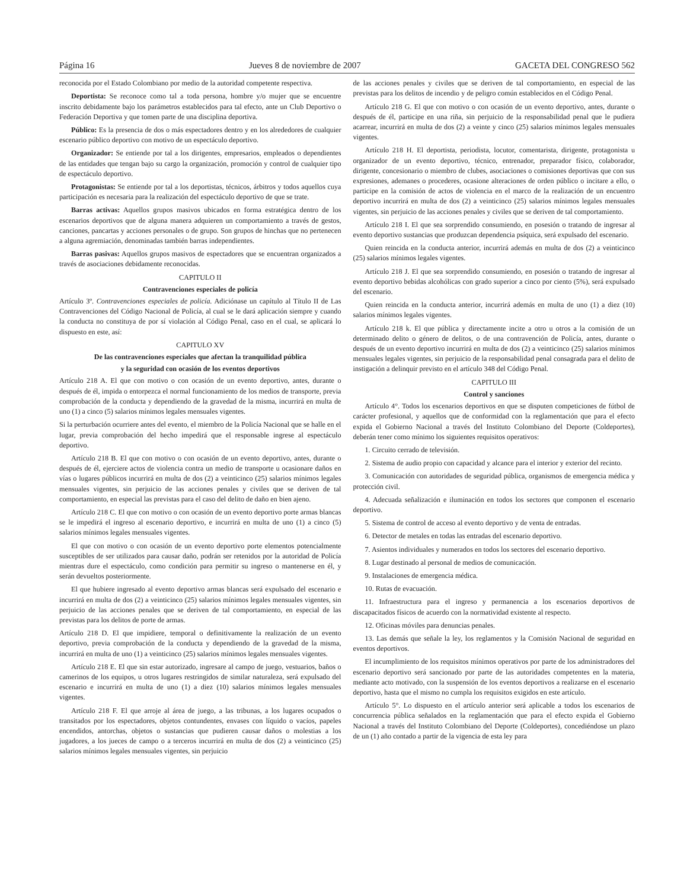Página 16 Jueves 8 de noviembre de 2007 GACETA DEL CONGRESO 562
reconocida por el Estado Colombiano por medio de la autoridad competente respectiva.
Deportista: Se reconoce como tal a toda persona, hombre y/o mujer que se encuentre inscrito debidamente bajo los parámetros establecidos para tal efecto, ante un Club Deportivo o Federación Deportiva y que tomen parte de una disciplina deportiva.
Público: Es la presencia de dos o más espectadores dentro y en los alrededores de cualquier escenario público deportivo con motivo de un espectáculo deportivo.
Organizador: Se entiende por tal a los dirigentes, empresarios, empleados o dependientes de las entidades que tengan bajo su cargo la organización, promoción y control de cualquier tipo de espectáculo deportivo.
Protagonistas: Se entiende por tal a los deportistas, técnicos, árbitros y todos aquellos cuya participación es necesaria para la realización del espectáculo deportivo de que se trate.
Barras activas: Aquellos grupos masivos ubicados en forma estratégica dentro de los escenarios deportivos que de alguna manera adquieren un comportamiento a través de gestos, canciones, pancartas y acciones personales o de grupo. Son grupos de hinchas que no pertenecen a alguna agremiación, denominadas también barras independientes.
Barras pasivas: Aquellos grupos masivos de espectadores que se encuentran organizados a través de asociaciones debidamente reconocidas.
CAPITULO II
Contravenciones especiales de policía
Artículo 3º. Contravenciones especiales de policía. Adiciónase un capítulo al Título II de Las Contravenciones del Código Nacional de Policía, al cual se le dará aplicación siempre y cuando la conducta no constituya de por sí violación al Código Penal, caso en el cual, se aplicará lo dispuesto en este, así:
CAPITULO XV
De las contravenciones especiales que afectan la tranquilidad pública
y la seguridad con ocasión de los eventos deportivos
Artículo 218 A. El que con motivo o con ocasión de un evento deportivo, antes, durante o después de él, impida o entorpezca el normal funcionamiento de los medios de transporte, previa comprobación de la conducta y dependiendo de la gravedad de la misma, incurrirá en multa de uno (1) a cinco (5) salarios mínimos legales mensuales vigentes.
Si la perturbación ocurriere antes del evento, el miembro de la Policía Nacional que se halle en el lugar, previa comprobación del hecho impedirá que el responsable ingrese al espectáculo deportivo.
Artículo 218 B. El que con motivo o con ocasión de un evento deportivo, antes, durante o después de él, ejerciere actos de violencia contra un medio de transporte u ocasionare daños en vías o lugares públicos incurrirá en multa de dos (2) a veinticinco (25) salarios mínimos legales mensuales vigentes, sin perjuicio de las acciones penales y civiles que se deriven de tal comportamiento, en especial las previstas para el caso del delito de daño en bien ajeno.
Artículo 218 C. El que con motivo o con ocasión de un evento deportivo porte armas blancas se le impedirá el ingreso al escenario deportivo, e incurrirá en multa de uno (1) a cinco (5) salarios mínimos legales mensuales vigentes.
El que con motivo o con ocasión de un evento deportivo porte elementos potencialmente susceptibles de ser utilizados para causar daño, podrán ser retenidos por la autoridad de Policía mientras dure el espectáculo, como condición para permitir su ingreso o mantenerse en él, y serán devueltos posteriormente.
El que hubiere ingresado al evento deportivo armas blancas será expulsado del escenario e incurrirá en multa de dos (2) a veinticinco (25) salarios mínimos legales mensuales vigentes, sin perjuicio de las acciones penales que se deriven de tal comportamiento, en especial de las previstas para los delitos de porte de armas.
Artículo 218 D. El que impidiere, temporal o definitivamente la realización de un evento deportivo, previa comprobación de la conducta y dependiendo de la gravedad de la misma, incurrirá en multa de uno (1) a veinticinco (25) salarios mínimos legales mensuales vigentes.
Artículo 218 E. El que sin estar autorizado, ingresare al campo de juego, vestuarios, baños o camerinos de los equipos, u otros lugares restringidos de similar naturaleza, será expulsado del escenario e incurrirá en multa de uno (1) a diez (10) salarios mínimos legales mensuales vigentes.
Artículo 218 F. El que arroje al área de juego, a las tribunas, a los lugares ocupados o transitados por los espectadores, objetos contundentes, envases con líquido o vacíos, papeles encendidos, antorchas, objetos o sustancias que pudieren causar daños o molestias a los jugadores, a los jueces de campo o a terceros incurrirá en multa de dos (2) a veinticinco (25) salarios mínimos legales mensuales vigentes, sin perjuicio
de las acciones penales y civiles que se deriven de tal comportamiento, en especial de las previstas para los delitos de incendio y de peligro común establecidos en el Código Penal.
Artículo 218 G. El que con motivo o con ocasión de un evento deportivo, antes, durante o después de él, participe en una riña, sin perjuicio de la responsabilidad penal que le pudiera acarrear, incurrirá en multa de dos (2) a veinte y cinco (25) salarios mínimos legales mensuales vigentes.
Artículo 218 H. El deportista, periodista, locutor, comentarista, dirigente, protagonista u organizador de un evento deportivo, técnico, entrenador, preparador físico, colaborador, dirigente, concesionario o miembro de clubes, asociaciones o comisiones deportivas que con sus expresiones, ademanes o procederes, ocasione alteraciones de orden público o incitare a ello, o participe en la comisión de actos de violencia en el marco de la realización de un encuentro deportivo incurrirá en multa de dos (2) a veinticinco (25) salarios mínimos legales mensuales vigentes, sin perjuicio de las acciones penales y civiles que se deriven de tal comportamiento.
Artículo 218 I. El que sea sorprendido consumiendo, en posesión o tratando de ingresar al evento deportivo sustancias que produzcan dependencia psíquica, será expulsado del escenario.
Quien reincida en la conducta anterior, incurrirá además en multa de dos (2) a veinticinco (25) salarios mínimos legales vigentes.
Artículo 218 J. El que sea sorprendido consumiendo, en posesión o tratando de ingresar al evento deportivo bebidas alcohólicas con grado superior a cinco por ciento (5%), será expulsado del escenario.
Quien reincida en la conducta anterior, incurrirá además en multa de uno (1) a diez (10) salarios mínimos legales vigentes.
Artículo 218 k. El que pública y directamente incite a otro u otros a la comisión de un determinado delito o género de delitos, o de una contravención de Policía, antes, durante o después de un evento deportivo incurrirá en multa de dos (2) a veinticinco (25) salarios mínimos mensuales legales vigentes, sin perjuicio de la responsabilidad penal consagrada para el delito de instigación a delinquir previsto en el artículo 348 del Código Penal.
CAPITULO III
Control y sanciones
Artículo 4°. Todos los escenarios deportivos en que se disputen competiciones de fútbol de carácter profesional, y aquellos que de conformidad con la reglamentación que para el efecto expida el Gobierno Nacional a través del Instituto Colombiano del Deporte (Coldeportes), deberán tener como mínimo los siguientes requisitos operativos:
1. Circuito cerrado de televisión.
2. Sistema de audio propio con capacidad y alcance para el interior y exterior del recinto.
3. Comunicación con autoridades de seguridad pública, organismos de emergencia médica y protección civil.
4. Adecuada señalización e iluminación en todos los sectores que componen el escenario deportivo.
5. Sistema de control de acceso al evento deportivo y de venta de entradas.
6. Detector de metales en todas las entradas del escenario deportivo.
7. Asientos individuales y numerados en todos los sectores del escenario deportivo.
8. Lugar destinado al personal de medios de comunicación.
9. Instalaciones de emergencia médica.
10. Rutas de evacuación.
11. Infraestructura para el ingreso y permanencia a los escenarios deportivos de discapacitados físicos de acuerdo con la normatividad existente al respecto.
12. Oficinas móviles para denuncias penales.
13. Las demás que señale la ley, los reglamentos y la Comisión Nacional de seguridad en eventos deportivos.
El incumplimiento de los requisitos mínimos operativos por parte de los administradores del escenario deportivo será sancionado por parte de las autoridades competentes en la materia, mediante acto motivado, con la suspensión de los eventos deportivos a realizarse en el escenario deportivo, hasta que el mismo no cumpla los requisitos exigidos en este artículo.
Artículo 5°. Lo dispuesto en el artículo anterior será aplicable a todos los escenarios de concurrencia pública señalados en la reglamentación que para el efecto expida el Gobierno Nacional a través del Instituto Colombiano del Deporte (Coldeportes), concediéndose un plazo de un (1) año contado a partir de la vigencia de esta ley para